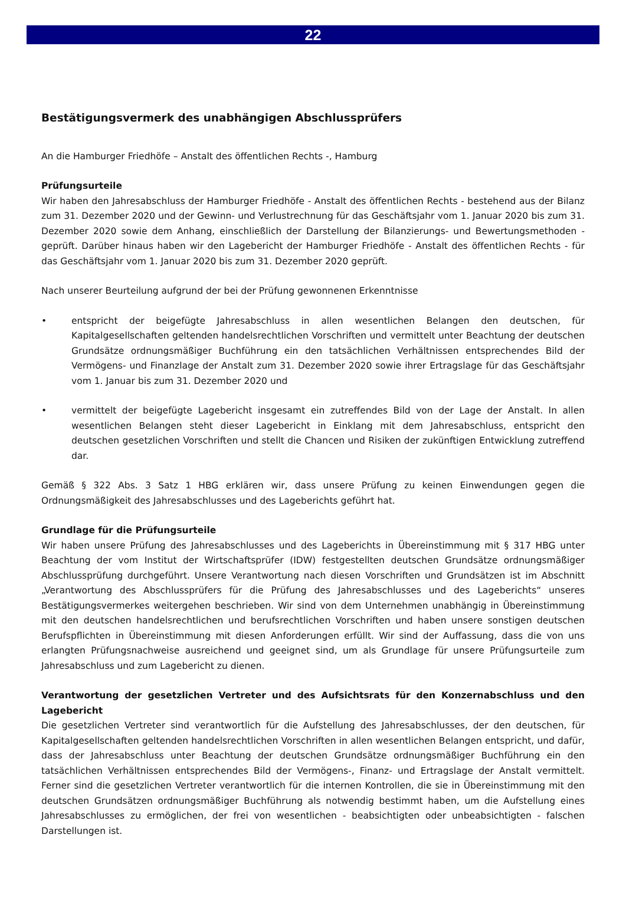22
Bestätigungsvermerk des unabhängigen Abschlussprüfers
An die Hamburger Friedhöfe – Anstalt des öffentlichen Rechts -, Hamburg
Prüfungsurteile
Wir haben den Jahresabschluss der Hamburger Friedhöfe - Anstalt des öffentlichen Rechts - bestehend aus der Bilanz zum 31. Dezember 2020 und der Gewinn- und Verlustrechnung für das Geschäftsjahr vom 1. Januar 2020 bis zum 31. Dezember 2020 sowie dem Anhang, einschließlich der Darstellung der Bilanzierungs- und Bewertungsmethoden - geprüft. Darüber hinaus haben wir den Lagebericht der Hamburger Friedhöfe - Anstalt des öffentlichen Rechts - für das Geschäftsjahr vom 1. Januar 2020 bis zum 31. Dezember 2020 geprüft.
Nach unserer Beurteilung aufgrund der bei der Prüfung gewonnenen Erkenntnisse
• entspricht der beigefügte Jahresabschluss in allen wesentlichen Belangen den deutschen, für Kapitalgesellschaften geltenden handelsrechtlichen Vorschriften und vermittelt unter Beachtung der deutschen Grundsätze ordnungsmäßiger Buchführung ein den tatsächlichen Verhältnissen entsprechendes Bild der Vermögens- und Finanzlage der Anstalt zum 31. Dezember 2020 sowie ihrer Ertragslage für das Geschäftsjahr vom 1. Januar bis zum 31. Dezember 2020 und
• vermittelt der beigefügte Lagebericht insgesamt ein zutreffendes Bild von der Lage der Anstalt. In allen wesentlichen Belangen steht dieser Lagebericht in Einklang mit dem Jahresabschluss, entspricht den deutschen gesetzlichen Vorschriften und stellt die Chancen und Risiken der zukünftigen Entwicklung zutreffend dar.
Gemäß § 322 Abs. 3 Satz 1 HBG erklären wir, dass unsere Prüfung zu keinen Einwendungen gegen die Ordnungsmäßigkeit des Jahresabschlusses und des Lageberichts geführt hat.
Grundlage für die Prüfungsurteile
Wir haben unsere Prüfung des Jahresabschlusses und des Lageberichts in Übereinstimmung mit § 317 HBG unter Beachtung der vom Institut der Wirtschaftsprüfer (IDW) festgestellten deutschen Grundsätze ordnungsmäßiger Abschlussprüfung durchgeführt. Unsere Verantwortung nach diesen Vorschriften und Grundsätzen ist im Abschnitt „Verantwortung des Abschlussprüfers für die Prüfung des Jahresabschlusses und des Lageberichts“ unseres Bestätigungsvermerkes weitergehen beschrieben. Wir sind von dem Unternehmen unabhängig in Übereinstimmung mit den deutschen handelsrechtlichen und berufsrechtlichen Vorschriften und haben unsere sonstigen deutschen Berufspflichten in Übereinstimmung mit diesen Anforderungen erfüllt. Wir sind der Auffassung, dass die von uns erlangten Prüfungsnachweise ausreichend und geeignet sind, um als Grundlage für unsere Prüfungsurteile zum Jahresabschluss und zum Lagebericht zu dienen.
Verantwortung der gesetzlichen Vertreter und des Aufsichtsrats für den Konzernabschluss und den Lagebericht
Die gesetzlichen Vertreter sind verantwortlich für die Aufstellung des Jahresabschlusses, der den deutschen, für Kapitalgesellschaften geltenden handelsrechtlichen Vorschriften in allen wesentlichen Belangen entspricht, und dafür, dass der Jahresabschluss unter Beachtung der deutschen Grundsätze ordnungsmäßiger Buchführung ein den tatsächlichen Verhältnissen entsprechendes Bild der Vermögens-, Finanz- und Ertragslage der Anstalt vermittelt. Ferner sind die gesetzlichen Vertreter verantwortlich für die internen Kontrollen, die sie in Übereinstimmung mit den deutschen Grundsätzen ordnungsmäßiger Buchführung als notwendig bestimmt haben, um die Aufstellung eines Jahresabschlusses zu ermöglichen, der frei von wesentlichen - beabsichtigten oder unbeabsichtigten - falschen Darstellungen ist.